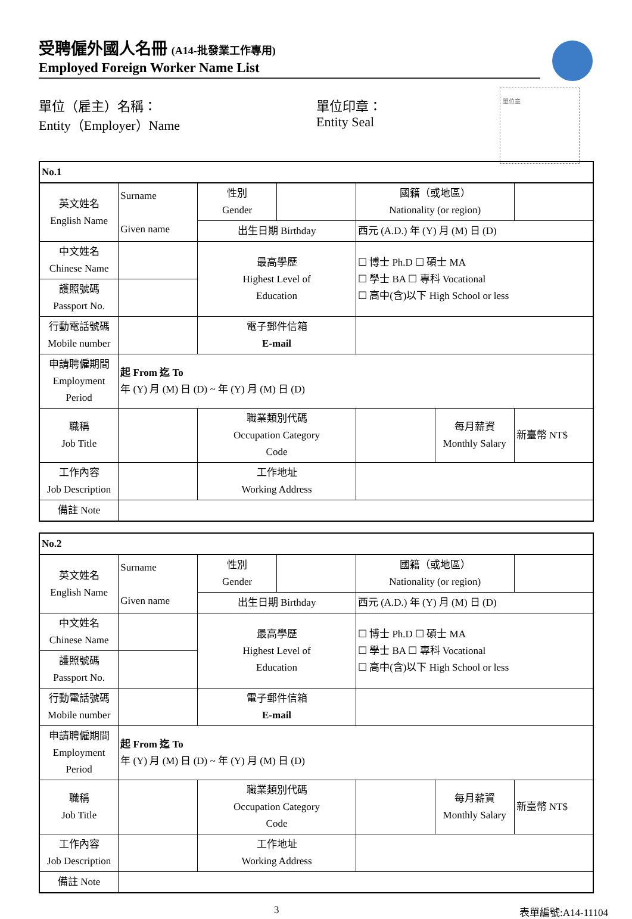受聘僱外國人名冊 (A14-批發業工作專用)
Employed Foreign Worker Name List
單位章
單位（雇主）名稱：
Entity（Employer）Name
單位印章：
Entity Seal
| No.1 | | | | | | |
| 英文姓名 English Name | Surname Given name | 性別 Gender | | 國籍（或地區） Nationality (or region) | | |
| | | 出生日期 Birthday | | 西元 (A.D.) 年 (Y) 月 (M) 日 (D) | | |
| 中文姓名 Chinese Name | | 最高學歷 Highest Level of Education | | ☐ 博士 Ph.D ☐ 碩士 MA ☐ 學士 BA ☐ 專科 Vocational ☐ 高中(含)以下 High School or less | | |
| 護照號碼 Passport No. | | | | | | |
| 行動電話號碼 Mobile number | | 電子郵件信箱 E-mail | | | | |
| 申請聘僱期間 Employment Period | 起 From 迄 To 年 (Y) 月 (M) 日 (D) ~ 年 (Y) 月 (M) 日 (D) | | | | | |
| 職稱 Job Title | | 職業類別代碼 Occupation Category Code | | | 每月薪資 Monthly Salary | 新臺幣 NT$ |
| 工作內容 Job Description | | 工作地址 Working Address | | | | |
| 備註 Note | | | | | | |
| No.2 | | | | | | |
| 英文姓名 English Name | Surname Given name | 性別 Gender | | 國籍（或地區） Nationality (or region) | | |
| | | 出生日期 Birthday | | 西元 (A.D.) 年 (Y) 月 (M) 日 (D) | | |
| 中文姓名 Chinese Name | | 最高學歷 Highest Level of Education | | ☐ 博士 Ph.D ☐ 碩士 MA ☐ 學士 BA ☐ 專科 Vocational ☐ 高中(含)以下 High School or less | | |
| 護照號碼 Passport No. | | | | | | |
| 行動電話號碼 Mobile number | | 電子郵件信箱 E-mail | | | | |
| 申請聘僱期間 Employment Period | 起 From 迄 To 年 (Y) 月 (M) 日 (D) ~ 年 (Y) 月 (M) 日 (D) | | | | | |
| 職稱 Job Title | | 職業類別代碼 Occupation Category Code | | | 每月薪資 Monthly Salary | 新臺幣 NT$ |
| 工作內容 Job Description | | 工作地址 Working Address | | | | |
| 備註 Note | | | | | | |
3 表單編號:A14-11104